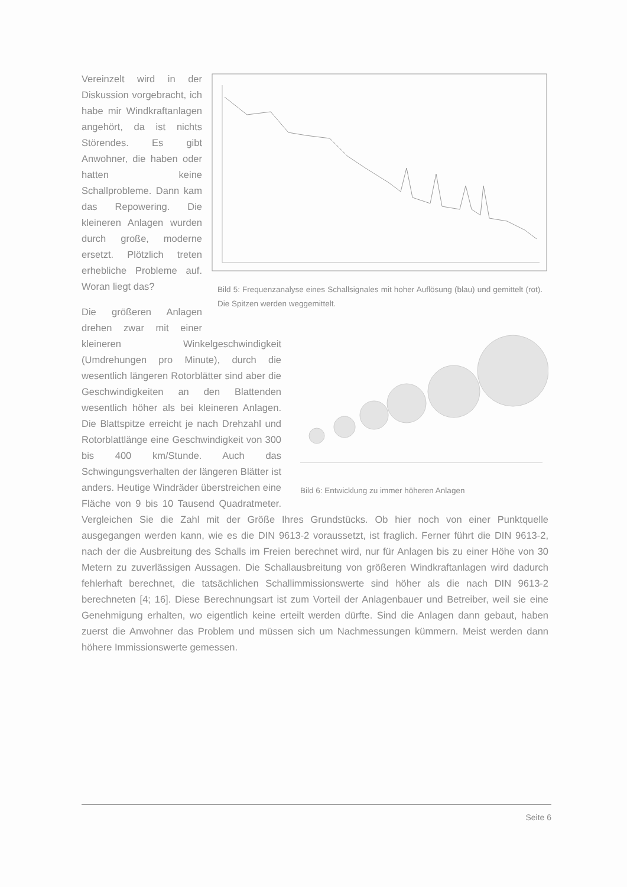Bild 5: Frequenzanalyse eines Schallsignales mit hoher Auflösung (blau) und gemittelt (rot). Die Spitzen werden weggemittelt.
Vereinzelt wird in der Diskussion vorgebracht, ich habe mir Windkraftanlagen angehört, da ist nichts Störendes. Es gibt Anwohner, die haben oder hatten keine Schallprobleme. Dann kam das Repowering. Die kleineren Anlagen wurden durch große, moderne ersetzt. Plötzlich treten erhebliche Probleme auf. Woran liegt das?
Bild 6: Entwicklung zu immer höheren Anlagen
Die größeren Anlagen drehen zwar mit einer kleineren Winkelgeschwindigkeit (Umdrehungen pro Minute), durch die wesentlich längeren Rotorblätter sind aber die Geschwindigkeiten an den Blattenden wesentlich höher als bei kleineren Anlagen. Die Blattspitze erreicht je nach Drehzahl und Rotorblattlänge eine Geschwindigkeit von 300 bis 400 km/Stunde. Auch das Schwingungsverhalten der längeren Blätter ist anders. Heutige Windräder überstreichen eine Fläche von 9 bis 10 Tausend Quadratmeter. Vergleichen Sie die Zahl mit der Größe Ihres Grundstücks. Ob hier noch von einer Punktquelle ausgegangen werden kann, wie es die DIN 9613-2 voraussetzt, ist fraglich. Ferner führt die DIN 9613-2, nach der die Ausbreitung des Schalls im Freien berechnet wird, nur für Anlagen bis zu einer Höhe von 30 Metern zu zuverlässigen Aussagen. Die Schallausbreitung von größeren Windkraftanlagen wird dadurch fehlerhaft berechnet, die tatsächlichen Schallimmissionswerte sind höher als die nach DIN 9613-2 berechneten [4; 16]. Diese Berechnungsart ist zum Vorteil der Anlagenbauer und Betreiber, weil sie eine Genehmigung erhalten, wo eigentlich keine erteilt werden dürfte. Sind die Anlagen dann gebaut, haben zuerst die Anwohner das Problem und müssen sich um Nachmessungen kümmern. Meist werden dann höhere Immissionswerte gemessen.
Seite 6